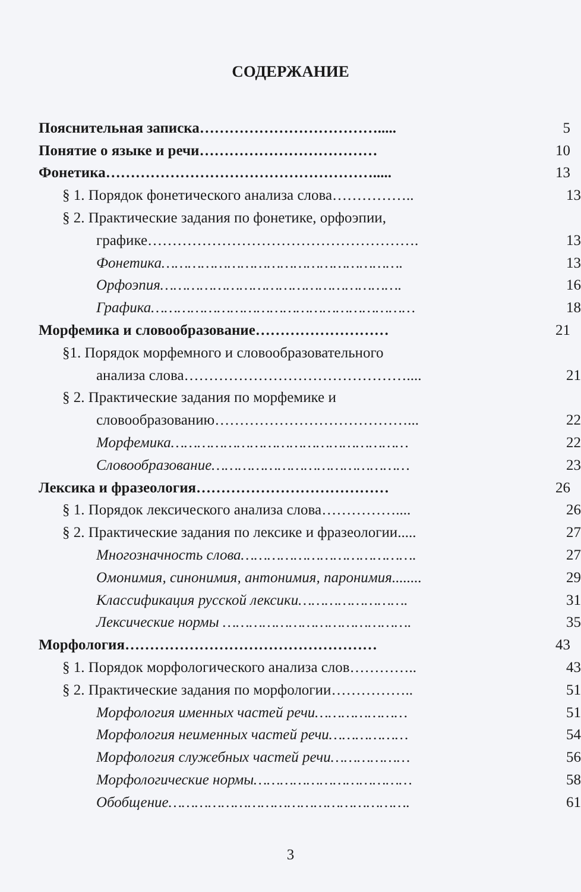СОДЕРЖАНИЕ
Пояснительная записка……………………………….....
5
Понятие о языке и речи………………………………
10
Фонетика……………………………………………….....
13
§ 1. Порядок фонетического анализа слова……………..
13
§ 2. Практические задания по фонетике, орфоэпии,
графике……………………………………………….
13
Фонетика……………………………………………….
13
Орфоэпия……………………………………………….
16
Графика……………………………………………………
18
Морфемика и словообразование………………………
21
§1. Порядок морфемного и словообразовательного
анализа слова………………………………………....
21
§ 2. Практические задания по морфемике и
словообразованию…………………………………...
22
Морфемика………………………………………………
22
Словообразование………………………………………
23
Лексика и фразеология…………………………………
26
§ 1. Порядок лексического анализа слова……………....
26
§ 2. Практические задания по лексике и фразеологии.....
27
Многозначность слова………………………………….
27
Омонимия, синонимия, антонимия, паронимия........
29
Классификация русской лексики…………………….
31
Лексические нормы …………………………………….
35
Морфология……………………………………………
43
§ 1. Порядок морфологического анализа слов…………..
43
§ 2. Практические задания по морфологии……………..
51
Морфология именных частей речи…………………
51
Морфология неименных частей речи………………
54
Морфология служебных частей речи………………
56
Морфологические нормы………………………………
58
Обобщение……………………………………………….
61
3